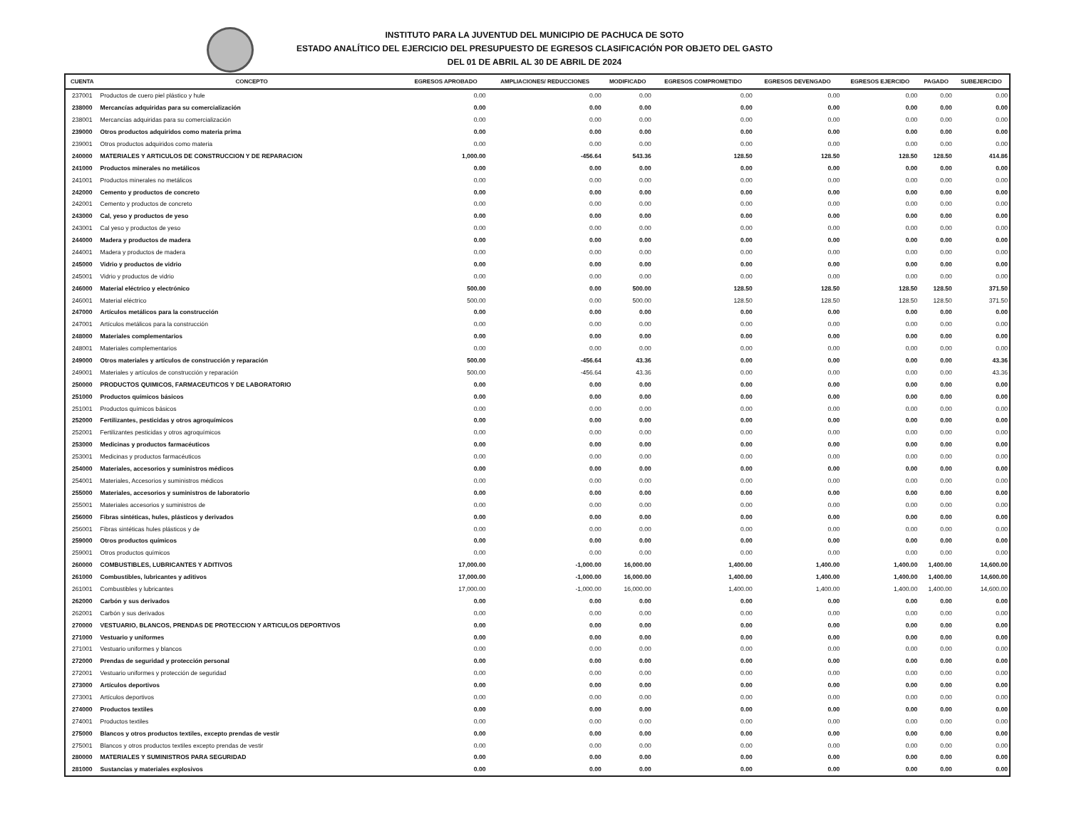INSTITUTO PARA LA JUVENTUD DEL MUNICIPIO DE PACHUCA DE SOTO
ESTADO ANALÍTICO DEL EJERCICIO DEL PRESUPUESTO DE EGRESOS CLASIFICACIÓN POR OBJETO DEL GASTO
DEL 01 DE ABRIL AL 30 DE ABRIL DE 2024
| CUENTA | CONCEPTO | EGRESOS APROBADO | AMPLIACIONES/ REDUCCIONES | MODIFICADO | EGRESOS COMPROMETIDO | EGRESOS DEVENGADO | EGRESOS EJERCIDO | PAGADO | SUBEJERCIDO |
| --- | --- | --- | --- | --- | --- | --- | --- | --- | --- |
| 237001 | Productos de cuero piel plástico y hule | 0.00 | 0.00 | 0.00 | 0.00 | 0.00 | 0.00 | 0.00 | 0.00 |
| 238000 | Mercancías adquiridas para su comercialización | 0.00 | 0.00 | 0.00 | 0.00 | 0.00 | 0.00 | 0.00 | 0.00 |
| 238001 | Mercancías adquiridas para su comercialización | 0.00 | 0.00 | 0.00 | 0.00 | 0.00 | 0.00 | 0.00 | 0.00 |
| 239000 | Otros productos adquiridos como materia prima | 0.00 | 0.00 | 0.00 | 0.00 | 0.00 | 0.00 | 0.00 | 0.00 |
| 239001 | Otros productos adquiridos como materia | 0.00 | 0.00 | 0.00 | 0.00 | 0.00 | 0.00 | 0.00 | 0.00 |
| 240000 | MATERIALES Y ARTICULOS DE CONSTRUCCION Y DE REPARACION | 1,000.00 | -456.64 | 543.36 | 128.50 | 128.50 | 128.50 | 128.50 | 414.86 |
| 241000 | Productos minerales no metálicos | 0.00 | 0.00 | 0.00 | 0.00 | 0.00 | 0.00 | 0.00 | 0.00 |
| 241001 | Productos minerales no metálicos | 0.00 | 0.00 | 0.00 | 0.00 | 0.00 | 0.00 | 0.00 | 0.00 |
| 242000 | Cemento y productos de concreto | 0.00 | 0.00 | 0.00 | 0.00 | 0.00 | 0.00 | 0.00 | 0.00 |
| 242001 | Cemento y productos de concreto | 0.00 | 0.00 | 0.00 | 0.00 | 0.00 | 0.00 | 0.00 | 0.00 |
| 243000 | Cal, yeso y productos de yeso | 0.00 | 0.00 | 0.00 | 0.00 | 0.00 | 0.00 | 0.00 | 0.00 |
| 243001 | Cal yeso y productos de yeso | 0.00 | 0.00 | 0.00 | 0.00 | 0.00 | 0.00 | 0.00 | 0.00 |
| 244000 | Madera y productos de madera | 0.00 | 0.00 | 0.00 | 0.00 | 0.00 | 0.00 | 0.00 | 0.00 |
| 244001 | Madera y productos de madera | 0.00 | 0.00 | 0.00 | 0.00 | 0.00 | 0.00 | 0.00 | 0.00 |
| 245000 | Vidrio y productos de vidrio | 0.00 | 0.00 | 0.00 | 0.00 | 0.00 | 0.00 | 0.00 | 0.00 |
| 245001 | Vidrio y productos de vidrio | 0.00 | 0.00 | 0.00 | 0.00 | 0.00 | 0.00 | 0.00 | 0.00 |
| 246000 | Material eléctrico y electrónico | 500.00 | 0.00 | 500.00 | 128.50 | 128.50 | 128.50 | 128.50 | 371.50 |
| 246001 | Material eléctrico | 500.00 | 0.00 | 500.00 | 128.50 | 128.50 | 128.50 | 128.50 | 371.50 |
| 247000 | Artículos metálicos para la construcción | 0.00 | 0.00 | 0.00 | 0.00 | 0.00 | 0.00 | 0.00 | 0.00 |
| 247001 | Artículos metálicos para la construcción | 0.00 | 0.00 | 0.00 | 0.00 | 0.00 | 0.00 | 0.00 | 0.00 |
| 248000 | Materiales complementarios | 0.00 | 0.00 | 0.00 | 0.00 | 0.00 | 0.00 | 0.00 | 0.00 |
| 248001 | Materiales complementarios | 0.00 | 0.00 | 0.00 | 0.00 | 0.00 | 0.00 | 0.00 | 0.00 |
| 249000 | Otros materiales y artículos de construcción y reparación | 500.00 | -456.64 | 43.36 | 0.00 | 0.00 | 0.00 | 0.00 | 43.36 |
| 249001 | Materiales y artículos de construcción y reparación | 500.00 | -456.64 | 43.36 | 0.00 | 0.00 | 0.00 | 0.00 | 43.36 |
| 250000 | PRODUCTOS QUIMICOS, FARMACEUTICOS Y DE LABORATORIO | 0.00 | 0.00 | 0.00 | 0.00 | 0.00 | 0.00 | 0.00 | 0.00 |
| 251000 | Productos químicos básicos | 0.00 | 0.00 | 0.00 | 0.00 | 0.00 | 0.00 | 0.00 | 0.00 |
| 251001 | Productos químicos básicos | 0.00 | 0.00 | 0.00 | 0.00 | 0.00 | 0.00 | 0.00 | 0.00 |
| 252000 | Fertilizantes, pesticidas y otros agroquímicos | 0.00 | 0.00 | 0.00 | 0.00 | 0.00 | 0.00 | 0.00 | 0.00 |
| 252001 | Fertilizantes pesticidas y otros agroquímicos | 0.00 | 0.00 | 0.00 | 0.00 | 0.00 | 0.00 | 0.00 | 0.00 |
| 253000 | Medicinas y productos farmacéuticos | 0.00 | 0.00 | 0.00 | 0.00 | 0.00 | 0.00 | 0.00 | 0.00 |
| 253001 | Medicinas y productos farmacéuticos | 0.00 | 0.00 | 0.00 | 0.00 | 0.00 | 0.00 | 0.00 | 0.00 |
| 254000 | Materiales, accesorios y suministros médicos | 0.00 | 0.00 | 0.00 | 0.00 | 0.00 | 0.00 | 0.00 | 0.00 |
| 254001 | Materiales, Accesorios y suministros médicos | 0.00 | 0.00 | 0.00 | 0.00 | 0.00 | 0.00 | 0.00 | 0.00 |
| 255000 | Materiales, accesorios y suministros de laboratorio | 0.00 | 0.00 | 0.00 | 0.00 | 0.00 | 0.00 | 0.00 | 0.00 |
| 255001 | Materiales accesorios y suministros de | 0.00 | 0.00 | 0.00 | 0.00 | 0.00 | 0.00 | 0.00 | 0.00 |
| 256000 | Fibras sintéticas, hules, plásticos y derivados | 0.00 | 0.00 | 0.00 | 0.00 | 0.00 | 0.00 | 0.00 | 0.00 |
| 256001 | Fibras sintéticas hules plásticos y de | 0.00 | 0.00 | 0.00 | 0.00 | 0.00 | 0.00 | 0.00 | 0.00 |
| 259000 | Otros productos químicos | 0.00 | 0.00 | 0.00 | 0.00 | 0.00 | 0.00 | 0.00 | 0.00 |
| 259001 | Otros productos químicos | 0.00 | 0.00 | 0.00 | 0.00 | 0.00 | 0.00 | 0.00 | 0.00 |
| 260000 | COMBUSTIBLES, LUBRICANTES Y ADITIVOS | 17,000.00 | -1,000.00 | 16,000.00 | 1,400.00 | 1,400.00 | 1,400.00 | 1,400.00 | 14,600.00 |
| 261000 | Combustibles, lubricantes y aditivos | 17,000.00 | -1,000.00 | 16,000.00 | 1,400.00 | 1,400.00 | 1,400.00 | 1,400.00 | 14,600.00 |
| 261001 | Combustibles y lubricantes | 17,000.00 | -1,000.00 | 16,000.00 | 1,400.00 | 1,400.00 | 1,400.00 | 1,400.00 | 14,600.00 |
| 262000 | Carbón y sus derivados | 0.00 | 0.00 | 0.00 | 0.00 | 0.00 | 0.00 | 0.00 | 0.00 |
| 262001 | Carbón y sus derivados | 0.00 | 0.00 | 0.00 | 0.00 | 0.00 | 0.00 | 0.00 | 0.00 |
| 270000 | VESTUARIO, BLANCOS, PRENDAS DE PROTECCION Y ARTICULOS DEPORTIVOS | 0.00 | 0.00 | 0.00 | 0.00 | 0.00 | 0.00 | 0.00 | 0.00 |
| 271000 | Vestuario y uniformes | 0.00 | 0.00 | 0.00 | 0.00 | 0.00 | 0.00 | 0.00 | 0.00 |
| 271001 | Vestuario uniformes y blancos | 0.00 | 0.00 | 0.00 | 0.00 | 0.00 | 0.00 | 0.00 | 0.00 |
| 272000 | Prendas de seguridad y protección personal | 0.00 | 0.00 | 0.00 | 0.00 | 0.00 | 0.00 | 0.00 | 0.00 |
| 272001 | Vestuario uniformes y protección de seguridad | 0.00 | 0.00 | 0.00 | 0.00 | 0.00 | 0.00 | 0.00 | 0.00 |
| 273000 | Artículos deportivos | 0.00 | 0.00 | 0.00 | 0.00 | 0.00 | 0.00 | 0.00 | 0.00 |
| 273001 | Artículos deportivos | 0.00 | 0.00 | 0.00 | 0.00 | 0.00 | 0.00 | 0.00 | 0.00 |
| 274000 | Productos textiles | 0.00 | 0.00 | 0.00 | 0.00 | 0.00 | 0.00 | 0.00 | 0.00 |
| 274001 | Productos textiles | 0.00 | 0.00 | 0.00 | 0.00 | 0.00 | 0.00 | 0.00 | 0.00 |
| 275000 | Blancos y otros productos textiles, excepto prendas de vestir | 0.00 | 0.00 | 0.00 | 0.00 | 0.00 | 0.00 | 0.00 | 0.00 |
| 275001 | Blancos y otros productos textiles excepto prendas de vestir | 0.00 | 0.00 | 0.00 | 0.00 | 0.00 | 0.00 | 0.00 | 0.00 |
| 280000 | MATERIALES Y SUMINISTROS PARA SEGURIDAD | 0.00 | 0.00 | 0.00 | 0.00 | 0.00 | 0.00 | 0.00 | 0.00 |
| 281000 | Sustancias y materiales explosivos | 0.00 | 0.00 | 0.00 | 0.00 | 0.00 | 0.00 | 0.00 | 0.00 |